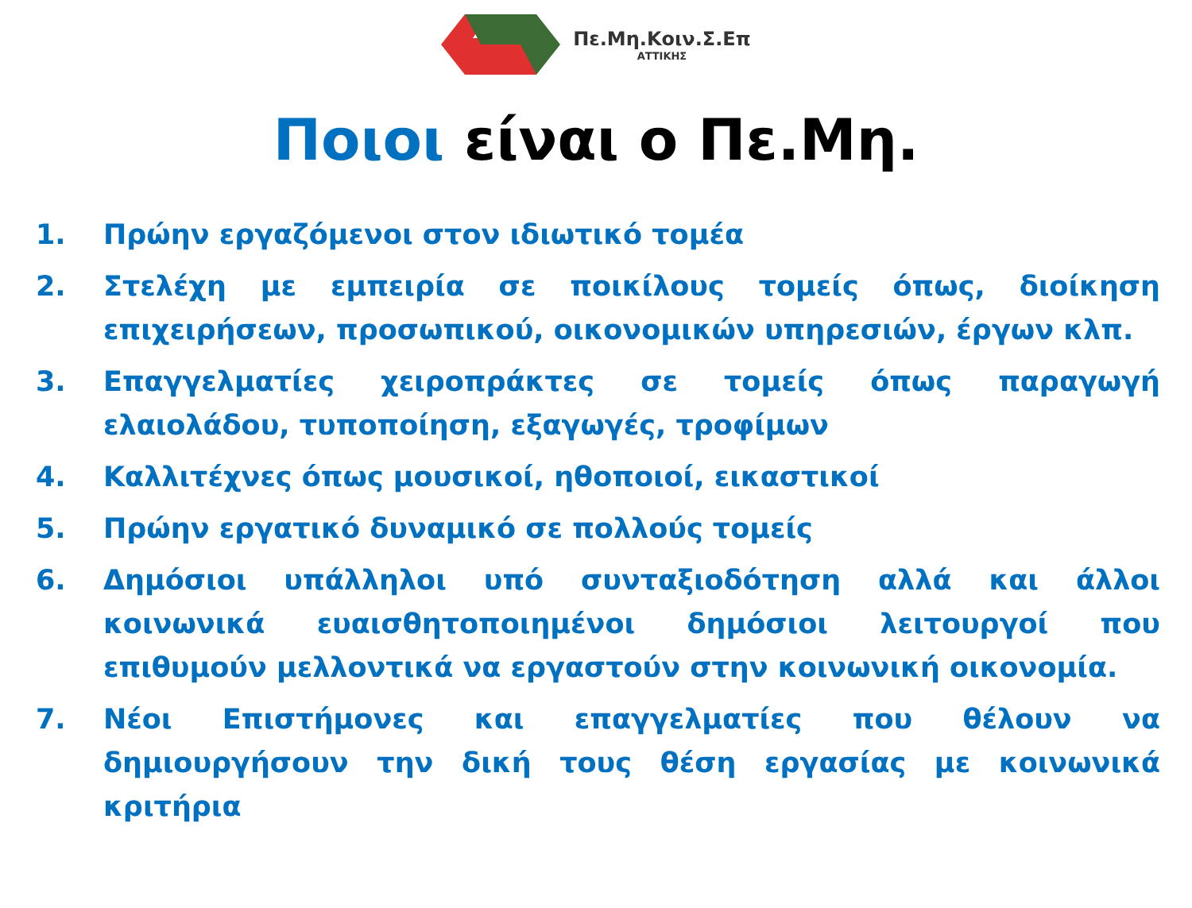Πε.Μη.Κοιν.Σ.Επ
ΑΤΤΙΚΗΣ
Ποιοι είναι ο Πε.Μη.
1. Πρώην εργαζόμενοι στον ιδιωτικό τομέα
2. Στελέχη με εμπειρία σε ποικίλους τομείς όπως, διοίκηση επιχειρήσεων, προσωπικού, οικονομικών υπηρεσιών, έργων κλπ.
3. Επαγγελματίες χειροπράκτες σε τομείς όπως παραγωγή ελαιολάδου, τυποποίηση, εξαγωγές, τροφίμων
4. Καλλιτέχνες όπως μουσικοί, ηθοποιοί, εικαστικοί
5. Πρώην εργατικό δυναμικό σε πολλούς τομείς
6. Δημόσιοι υπάλληλοι υπό συνταξιοδότηση αλλά και άλλοι κοινωνικά ευαισθητοποιημένοι δημόσιοι λειτουργοί που επιθυμούν μελλοντικά να εργαστούν στην κοινωνική οικονομία.
7. Νέοι Επιστήμονες και επαγγελματίες που θέλουν να δημιουργήσουν την δική τους θέση εργασίας με κοινωνικά κριτήρια